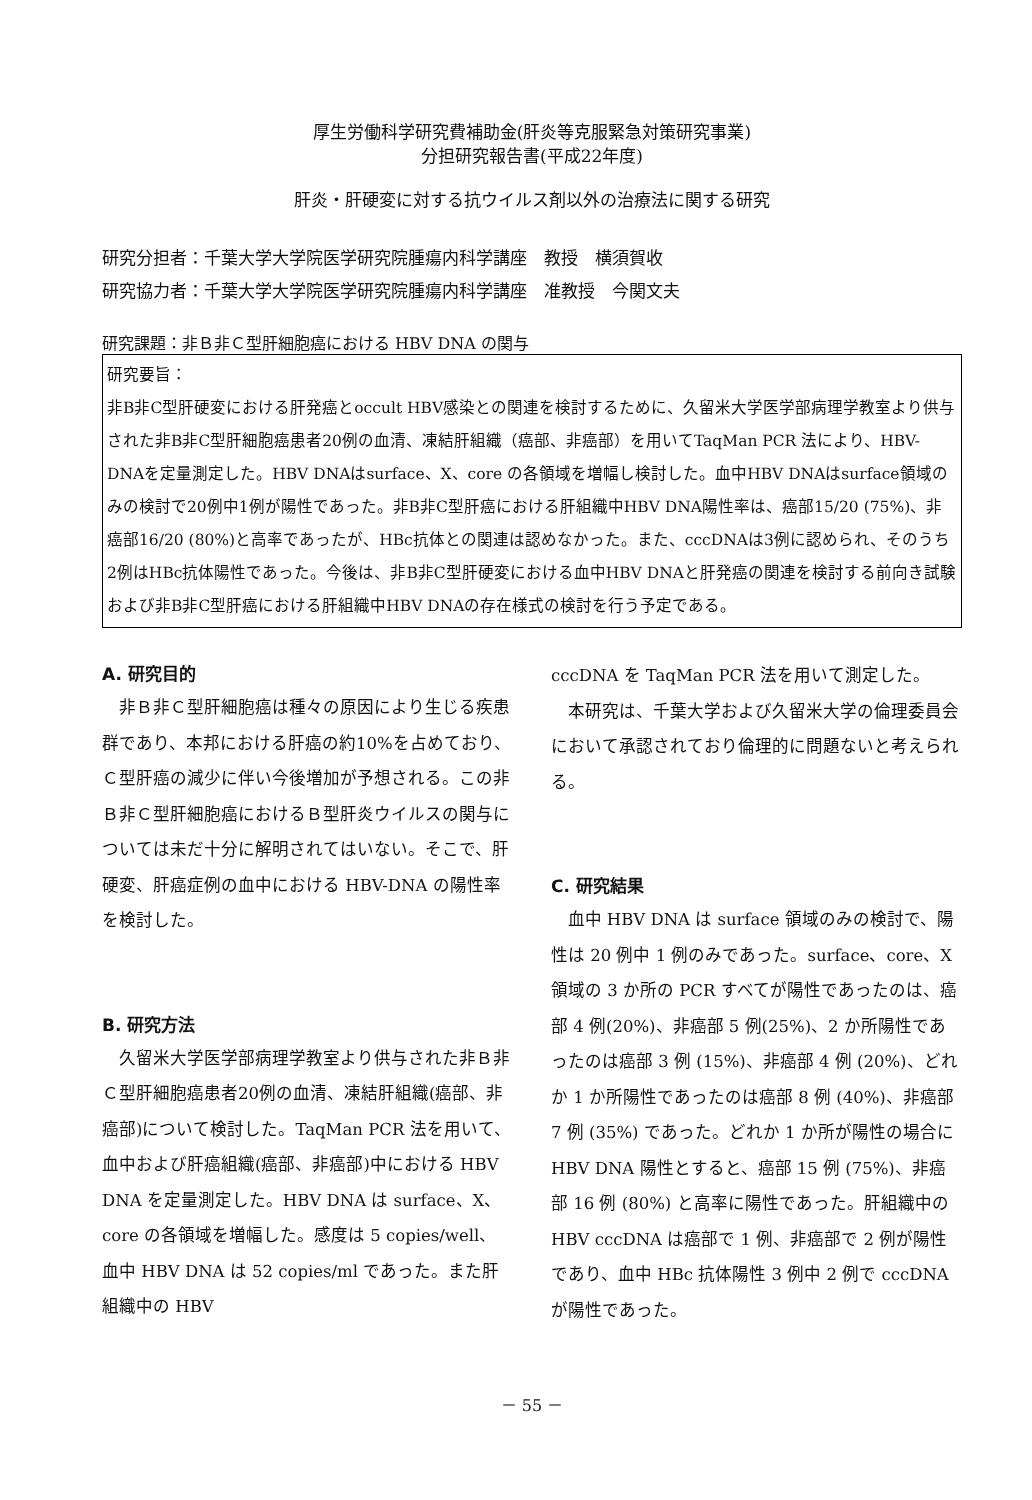厚生労働科学研究費補助金(肝炎等克服緊急対策研究事業)
分担研究報告書(平成22年度)
肝炎・肝硬変に対する抗ウイルス剤以外の治療法に関する研究
研究分担者：千葉大学大学院医学研究院腫瘍内科学講座　教授　横須賀收
研究協力者：千葉大学大学院医学研究院腫瘍内科学講座　准教授　今関文夫
研究課題：非Ｂ非Ｃ型肝細胞癌における HBV DNA の関与
研究要旨：
非B非C型肝硬変における肝発癌とoccult HBV感染との関連を検討するために、久留米大学医学部病理学教室より供与された非B非C型肝細胞癌患者20例の血清、凍結肝組織（癌部、非癌部）を用いてTaqMan PCR 法により、HBV-DNAを定量測定した。HBV DNAはsurface、X、core の各領域を増幅し検討した。血中HBV DNAはsurface領域のみの検討で20例中1例が陽性であった。非B非C型肝癌における肝組織中HBV DNA陽性率は、癌部15/20 (75%)、非癌部16/20 (80%)と高率であったが、HBc抗体との関連は認めなかった。また、cccDNAは3例に認められ、そのうち2例はHBc抗体陽性であった。今後は、非B非C型肝硬変における血中HBV DNAと肝発癌の関連を検討する前向き試験および非B非C型肝癌における肝組織中HBV DNAの存在様式の検討を行う予定である。
A. 研究目的
非Ｂ非Ｃ型肝細胞癌は種々の原因により生じる疾患群であり、本邦における肝癌の約10%を占めており、Ｃ型肝癌の減少に伴い今後増加が予想される。この非Ｂ非Ｃ型肝細胞癌におけるＢ型肝炎ウイルスの関与については未だ十分に解明されてはいない。そこで、肝硬変、肝癌症例の血中における HBV-DNA の陽性率を検討した。
B. 研究方法
久留米大学医学部病理学教室より供与された非Ｂ非Ｃ型肝細胞癌患者20例の血清、凍結肝組織(癌部、非癌部)について検討した。TaqMan PCR 法を用いて、血中および肝癌組織(癌部、非癌部)中における HBV DNA を定量測定した。HBV DNA は surface、X、core の各領域を増幅した。感度は 5 copies/well、血中 HBV DNA は 52 copies/ml であった。また肝組織中の HBV
cccDNA を TaqMan PCR 法を用いて測定した。
本研究は、千葉大学および久留米大学の倫理委員会において承認されており倫理的に問題ないと考えられる。
C. 研究結果
血中 HBV DNA は surface 領域のみの検討で、陽性は 20 例中 1 例のみであった。surface、core、X 領域の 3 か所の PCR すべてが陽性であったのは、癌部 4 例(20%)、非癌部 5 例(25%)、2 か所陽性であったのは癌部 3 例 (15%)、非癌部 4 例 (20%)、どれか 1 か所陽性であったのは癌部 8 例 (40%)、非癌部 7 例 (35%) であった。どれか 1 か所が陽性の場合に HBV DNA 陽性とすると、癌部 15 例 (75%)、非癌部 16 例 (80%) と高率に陽性であった。肝組織中の HBV cccDNA は癌部で 1 例、非癌部で 2 例が陽性であり、血中 HBc 抗体陽性 3 例中 2 例で cccDNA が陽性であった。
－ 55 －